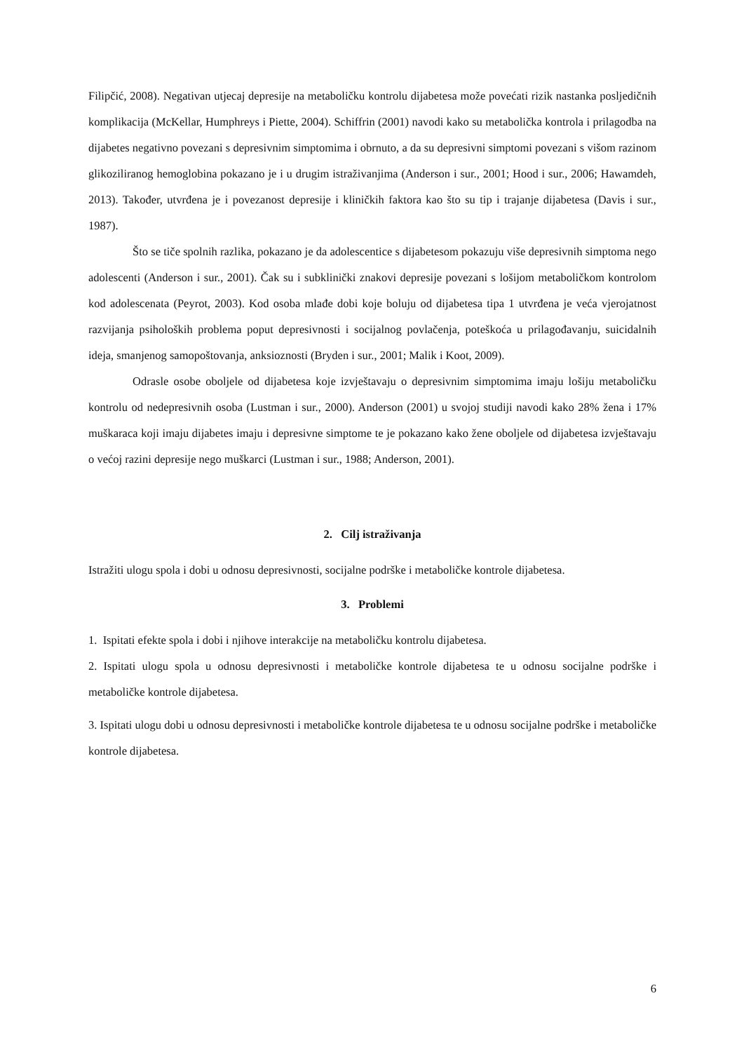Filipčić, 2008). Negativan utjecaj depresije na metaboličku kontrolu dijabetesa može povećati rizik nastanka posljedičnih komplikacija (McKellar, Humphreys i Piette, 2004). Schiffrin (2001) navodi kako su metabolička kontrola i prilagodba na dijabetes negativno povezani s depresivnim simptomima i obrnuto, a da su depresivni simptomi povezani s višom razinom glikoziliranog hemoglobina pokazano je i u drugim istraživanjima (Anderson i sur., 2001; Hood i sur., 2006; Hawamdeh, 2013). Također, utvrđena je i povezanost depresije i kliničkih faktora kao što su tip i trajanje dijabetesa (Davis i sur., 1987).
Što se tiče spolnih razlika, pokazano je da adolescentice s dijabetesom pokazuju više depresivnih simptoma nego adolescenti (Anderson i sur., 2001). Čak su i subklinički znakovi depresije povezani s lošijom metaboličkom kontrolom kod adolescenata (Peyrot, 2003). Kod osoba mlađe dobi koje boluju od dijabetesa tipa 1 utvrđena je veća vjerojatnost razvijanja psiholoških problema poput depresivnosti i socijalnog povlačenja, poteškoća u prilagođavanju, suicidalnih ideja, smanjenog samopoštovanja, anksioznosti (Bryden i sur., 2001; Malik i Koot, 2009).
Odrasle osobe oboljele od dijabetesa koje izvještavaju o depresivnim simptomima imaju lošiju metaboličku kontrolu od nedepresivnih osoba (Lustman i sur., 2000). Anderson (2001) u svojoj studiji navodi kako 28% žena i 17% muškaraca koji imaju dijabetes imaju i depresivne simptome te je pokazano kako žene oboljele od dijabetesa izvještavaju o većoj razini depresije nego muškarci (Lustman i sur., 1988; Anderson, 2001).
2. Cilj istraživanja
Istražiti ulogu spola i dobi u odnosu depresivnosti, socijalne podrške i metaboličke kontrole dijabetesa.
3. Problemi
1. Ispitati efekte spola i dobi i njihove interakcije na metaboličku kontrolu dijabetesa.
2. Ispitati ulogu spola u odnosu depresivnosti i metaboličke kontrole dijabetesa te u odnosu socijalne podrške i metaboličke kontrole dijabetesa.
3. Ispitati ulogu dobi u odnosu depresivnosti i metaboličke kontrole dijabetesa te u odnosu socijalne podrške i metaboličke kontrole dijabetesa.
6